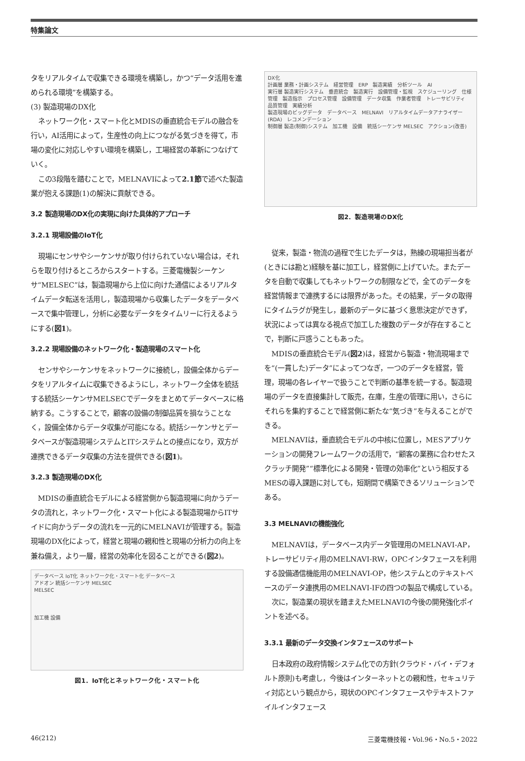特集論文
タをリアルタイムで収集できる環境を構築し，かつ“データ活用を進められる環境”を構築する。
(3) 製造現場のDX化
ネットワーク化・スマート化とMDISの垂直統合モデルの融合を行い，AI活用によって，生産性の向上につながる気づきを得て，市場の変化に対応しやすい環境を構築し，工場経営の革新につなげていく。
この3段階を踏むことで，MELNAVIによって2.1節で述べた製造業が抱える課題(1)の解決に貢献できる。
3.2 製造現場のDX化の実現に向けた具体的アプローチ
3.2.1 現場設備のIoT化
現場にセンサやシーケンサが取り付けられていない場合は，それらを取り付けるところからスタートする。三菱電機製シーケンサ“MELSEC”は，製造現場から上位に向けた通信によるリアルタイムデータ転送を活用し，製造現場から収集したデータをデータベースで集中管理し，分析に必要なデータをタイムリーに行えるようにする(図1)。
3.2.2 現場設備のネットワーク化・製造現場のスマート化
センサやシーケンサをネットワークに接続し，設備全体からデータをリアルタイムに収集できるようにし，ネットワーク全体を統括する統括シーケンサMELSECでデータをまとめてデータベースに格納する。こうすることで，顧客の設備の制御品質を損なうことなく，設備全体からデータ収集が可能になる。統括シーケンサとデータベースが製造現場システムとITシステムとの接点になり，双方が連携できるデータ収集の方法を提供できる(図1)。
3.2.3 製造現場のDX化
MDISの垂直統合モデルによる経営側から製造現場に向かうデータの流れと，ネットワーク化・スマート化による製造現場からITサイドに向かうデータの流れを一元的にMELNAVIが管理する。製造現場のDX化によって，経営と現場の親和性と現場の分析力の向上を兼ね備え，より一層，経営の効率化を図ることができる(図2)。
データベース IoT化 ネットワーク化・スマート化 データベース
アドオン 統括シーケンサ MELSEC
MELSEC
加工機 設備
図1．IoT化とネットワーク化・スマート化
DX化
計画層 業務・計画システム　経営管理　ERP　製造実績　分析ツール　AI
実行層 製造実行システム　垂直統合　製造実行　設備管理・監視　スケジューリング　仕様管理　製造指示　プロセス管理　設備管理　データ収集　作業者管理　トレーサビリティ　品質管理　実績分析
製造現場のビッグデータ　データベース　MELNAVI　リアルタイムデータアナライザー(RDA)　レコメンデーション
制御層 製造(制御)システム　加工機　設備　統括シーケンサ MELSEC　アクション(改善)
図2．製造現場のDX化
従来，製造・物流の過程で生じたデータは，熟練の現場担当者が(ときには勘と)経験を基に加工し，経営側に上げていた。またデータを自動で収集してもネットワークの制限などで，全てのデータを経営情報まで連携するには限界があった。その結果，データの取得にタイムラグが発生し，最新のデータに基づく意思決定ができず，状況によっては異なる視点で加工した複数のデータが存在することで，判断に戸惑うこともあった。
MDISの垂直統合モデル(図2)は，経営から製造・物流現場までを“(一貫した)データ”によってつなぎ，一つのデータを経営，管理，現場の各レイヤーで扱うことで判断の基準を統一する。製造現場のデータを直接集計して販売，在庫，生産の管理に用い，さらにそれらを集約することで経営側に新たな“気づき”を与えることができる。
MELNAVIは，垂直統合モデルの中核に位置し，MESアプリケーションの開発フレームワークの活用で，“顧客の業務に合わせたスクラッチ開発”“標準化による開発・管理の効率化”という相反するMESの導入課題に対しても，短期間で構築できるソリューションである。
3.3 MELNAVIの機能強化
MELNAVIは，データベース内データ管理用のMELNAVI-AP，トレーサビリティ用のMELNAVI-RW，OPCインタフェースを利用する設備通信機能用のMELNAVI-OP，他システムとのテキストベースのデータ連携用のMELNAVI-IFの四つの製品で構成している。
次に，製造業の現状を踏まえたMELNAVIの今後の開発強化ポイントを述べる。
3.3.1 最新のデータ交換インタフェースのサポート
日本政府の政府情報システム化での方針(クラウド・バイ・デフォルト原則)も考慮し，今後はインターネットとの親和性，セキュリティ対応という観点から，現状のOPCインタフェースやテキストファイルインタフェース
46(212) 三菱電機技報・Vol.96・No.5・2022